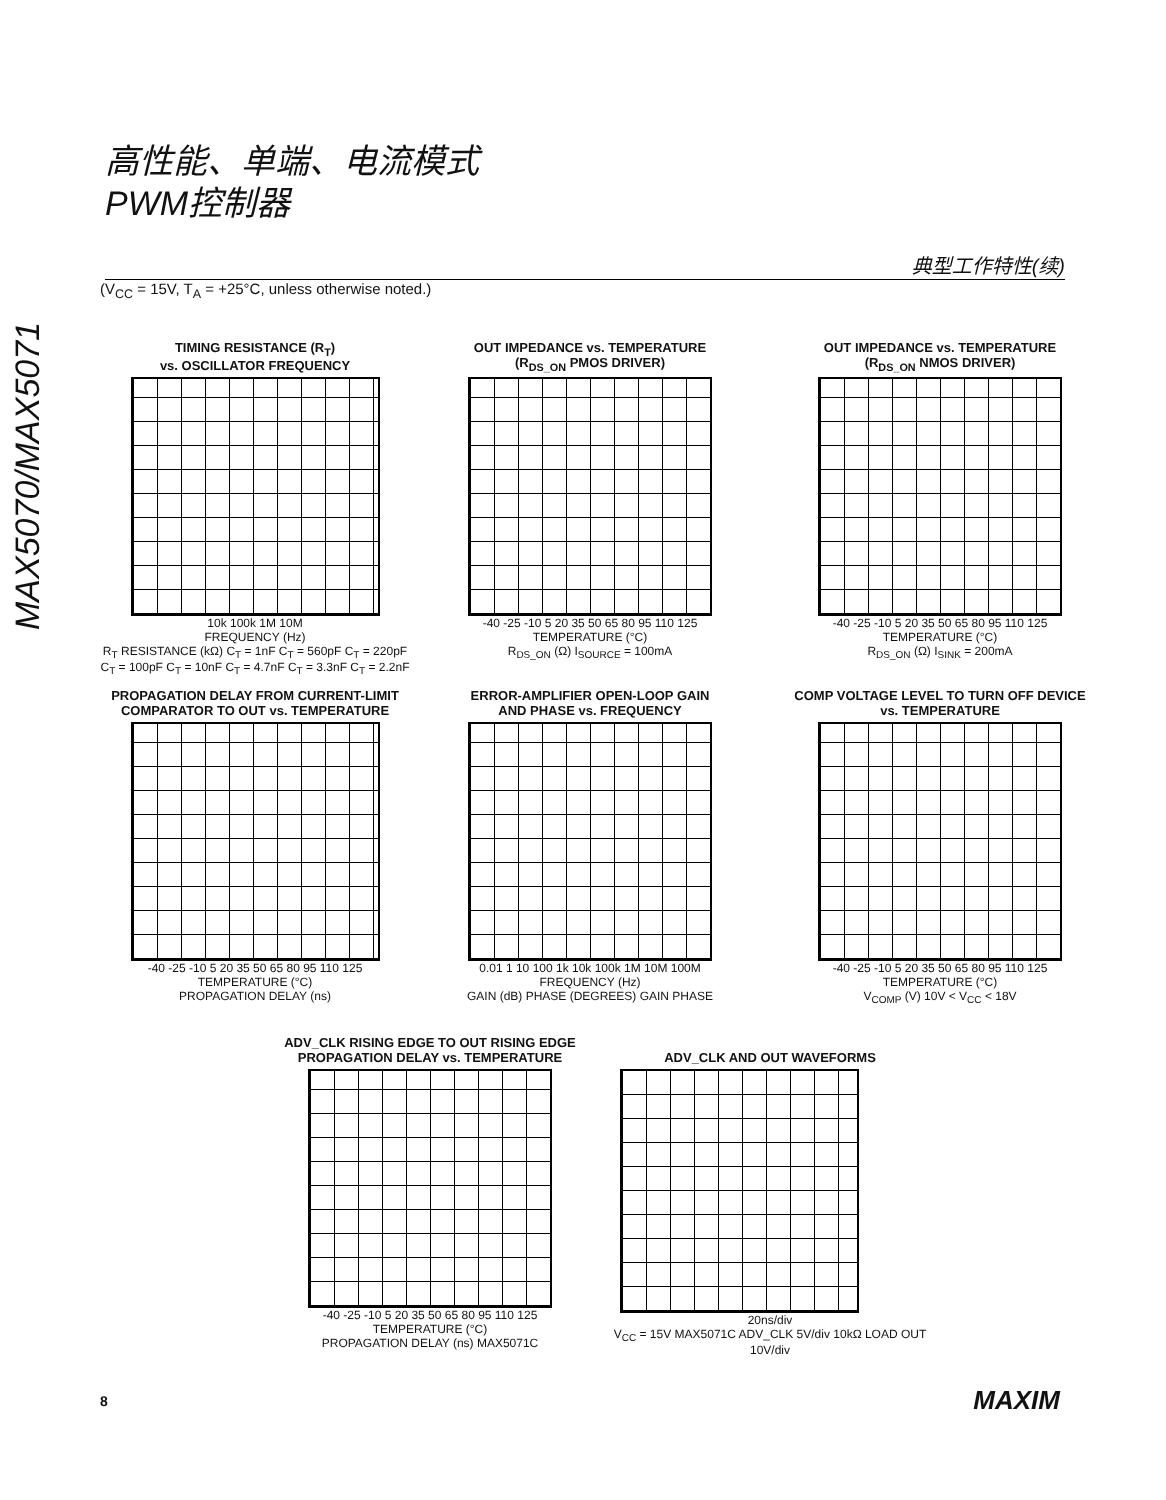MAX5070/MAX5071
高性能、单端、电流模式
PWM控制器
典型工作特性(续)
(V<sub>CC</sub> = 15V, T<sub>A</sub> = +25°C, unless otherwise noted.)
TIMING RESISTANCE (R<sub>T</sub>)
vs. OSCILLATOR FREQUENCY
10k 100k 1M 10M
FREQUENCY (Hz)
R<sub>T</sub> RESISTANCE (kΩ) C<sub>T</sub> = 1nF C<sub>T</sub> = 560pF C<sub>T</sub> = 220pF C<sub>T</sub> = 100pF C<sub>T</sub> = 10nF C<sub>T</sub> = 4.7nF C<sub>T</sub> = 3.3nF C<sub>T</sub> = 2.2nF
OUT IMPEDANCE vs. TEMPERATURE
(R<sub>DS_ON</sub> PMOS DRIVER)
-40 -25 -10 5 20 35 50 65 80 95 110 125
TEMPERATURE (°C)
R<sub>DS_ON</sub> (Ω) I<sub>SOURCE</sub> = 100mA
OUT IMPEDANCE vs. TEMPERATURE
(R<sub>DS_ON</sub> NMOS DRIVER)
-40 -25 -10 5 20 35 50 65 80 95 110 125
TEMPERATURE (°C)
R<sub>DS_ON</sub> (Ω) I<sub>SINK</sub> = 200mA
PROPAGATION DELAY FROM CURRENT-LIMIT
COMPARATOR TO OUT vs. TEMPERATURE
-40 -25 -10 5 20 35 50 65 80 95 110 125
TEMPERATURE (°C)
PROPAGATION DELAY (ns)
ERROR-AMPLIFIER OPEN-LOOP GAIN
AND PHASE vs. FREQUENCY
0.01 1 10 100 1k 10k 100k 1M 10M 100M
FREQUENCY (Hz)
GAIN (dB) PHASE (DEGREES) GAIN PHASE
COMP VOLTAGE LEVEL TO TURN OFF DEVICE
vs. TEMPERATURE
-40 -25 -10 5 20 35 50 65 80 95 110 125
TEMPERATURE (°C)
V<sub>COMP</sub> (V) 10V < V<sub>CC</sub> < 18V
ADV_CLK RISING EDGE TO OUT RISING EDGE
PROPAGATION DELAY vs. TEMPERATURE
-40 -25 -10 5 20 35 50 65 80 95 110 125
TEMPERATURE (°C)
PROPAGATION DELAY (ns) MAX5071C
ADV_CLK AND OUT WAVEFORMS
20ns/div
V<sub>CC</sub> = 15V MAX5071C ADV_CLK 5V/div 10kΩ LOAD OUT 10V/div
8 MAXIM